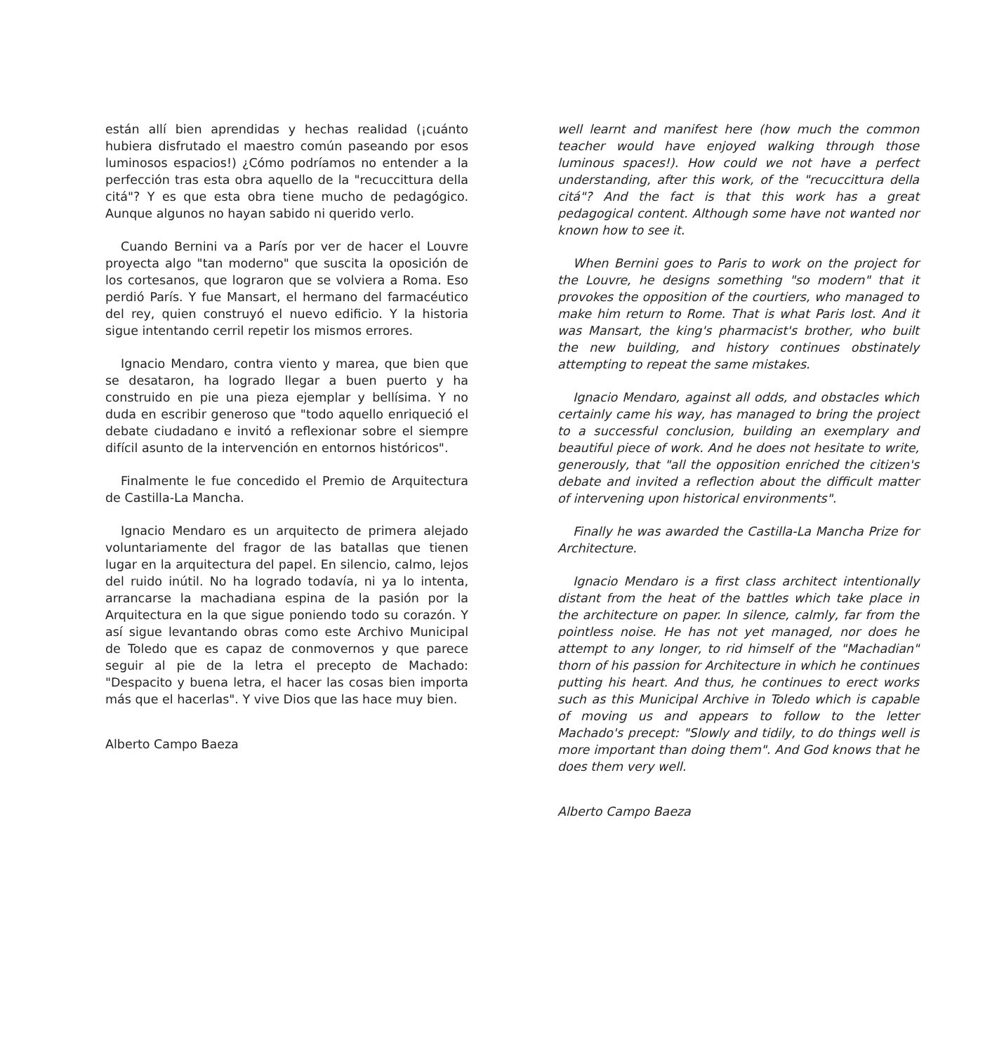están allí bien aprendidas y hechas realidad (¡cuánto hubiera disfrutado el maestro común paseando por esos luminosos espacios!) ¿Cómo podríamos no entender a la perfección tras esta obra aquello de la "recuccittura della citá"? Y es que esta obra tiene mucho de pedagógico. Aunque algunos no hayan sabido ni querido verlo.
Cuando Bernini va a París por ver de hacer el Louvre proyecta algo "tan moderno" que suscita la oposición de los cortesanos, que lograron que se volviera a Roma. Eso perdió París. Y fue Mansart, el hermano del farmacéutico del rey, quien construyó el nuevo edificio. Y la historia sigue intentando cerril repetir los mismos errores.
Ignacio Mendaro, contra viento y marea, que bien que se desataron, ha logrado llegar a buen puerto y ha construido en pie una pieza ejemplar y bellísima. Y no duda en escribir generoso que "todo aquello enriqueció el debate ciudadano e invitó a reflexionar sobre el siempre difícil asunto de la intervención en entornos históricos".
Finalmente le fue concedido el Premio de Arquitectura de Castilla-La Mancha.
Ignacio Mendaro es un arquitecto de primera alejado voluntariamente del fragor de las batallas que tienen lugar en la arquitectura del papel. En silencio, calmo, lejos del ruido inútil. No ha logrado todavía, ni ya lo intenta, arrancarse la machadiana espina de la pasión por la Arquitectura en la que sigue poniendo todo su corazón. Y así sigue levantando obras como este Archivo Municipal de Toledo que es capaz de conmovernos y que parece seguir al pie de la letra el precepto de Machado: "Despacito y buena letra, el hacer las cosas bien importa más que el hacerlas". Y vive Dios que las hace muy bien.
Alberto Campo Baeza
well learnt and manifest here (how much the common teacher would have enjoyed walking through those luminous spaces!). How could we not have a perfect understanding, after this work, of the "recuccittura della citá"? And the fact is that this work has a great pedagogical content. Although some have not wanted nor known how to see it.
When Bernini goes to Paris to work on the project for the Louvre, he designs something "so modern" that it provokes the opposition of the courtiers, who managed to make him return to Rome. That is what Paris lost. And it was Mansart, the king's pharmacist's brother, who built the new building, and history continues obstinately attempting to repeat the same mistakes.
Ignacio Mendaro, against all odds, and obstacles which certainly came his way, has managed to bring the project to a successful conclusion, building an exemplary and beautiful piece of work. And he does not hesitate to write, generously, that "all the opposition enriched the citizen's debate and invited a reflection about the difficult matter of intervening upon historical environments".
Finally he was awarded the Castilla-La Mancha Prize for Architecture.
Ignacio Mendaro is a first class architect intentionally distant from the heat of the battles which take place in the architecture on paper. In silence, calmly, far from the pointless noise. He has not yet managed, nor does he attempt to any longer, to rid himself of the "Machadian" thorn of his passion for Architecture in which he continues putting his heart. And thus, he continues to erect works such as this Municipal Archive in Toledo which is capable of moving us and appears to follow to the letter Machado's precept: "Slowly and tidily, to do things well is more important than doing them". And God knows that he does them very well.
Alberto Campo Baeza